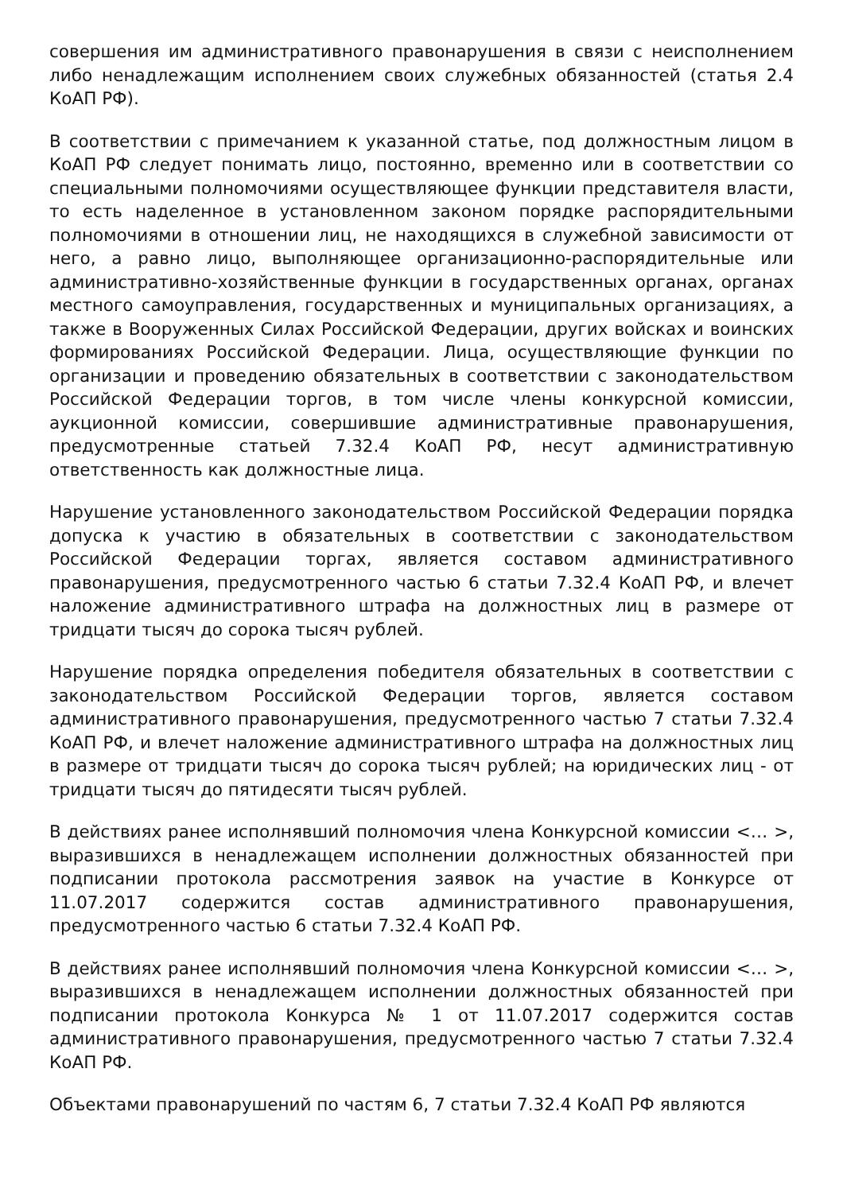совершения им административного правонарушения в связи с неисполнением либо ненадлежащим исполнением своих служебных обязанностей (статья 2.4 КоАП РФ).
В соответствии с примечанием к указанной статье, под должностным лицом в КоАП РФ следует понимать лицо, постоянно, временно или в соответствии со специальными полномочиями осуществляющее функции представителя власти, то есть наделенное в установленном законом порядке распорядительными полномочиями в отношении лиц, не находящихся в служебной зависимости от него, а равно лицо, выполняющее организационно-распорядительные или административно-хозяйственные функции в государственных органах, органах местного самоуправления, государственных и муниципальных организациях, а также в Вооруженных Силах Российской Федерации, других войсках и воинских формированиях Российской Федерации. Лица, осуществляющие функции по организации и проведению обязательных в соответствии с законодательством Российской Федерации торгов, в том числе члены конкурсной комиссии, аукционной комиссии, совершившие административные правонарушения, предусмотренные статьей 7.32.4 КоАП РФ, несут административную ответственность как должностные лица.
Нарушение установленного законодательством Российской Федерации порядка допуска к участию в обязательных в соответствии с законодательством Российской Федерации торгах, является составом административного правонарушения, предусмотренного частью 6 статьи 7.32.4 КоАП РФ, и влечет наложение административного штрафа на должностных лиц в размере от тридцати тысяч до сорока тысяч рублей.
Нарушение порядка определения победителя обязательных в соответствии с законодательством Российской Федерации торгов, является составом административного правонарушения, предусмотренного частью 7 статьи 7.32.4 КоАП РФ, и влечет наложение административного штрафа на должностных лиц в размере от тридцати тысяч до сорока тысяч рублей; на юридических лиц - от тридцати тысяч до пятидесяти тысяч рублей.
В действиях ранее исполнявший полномочия члена Конкурсной комиссии <… >, выразившихся в ненадлежащем исполнении должностных обязанностей при подписании протокола рассмотрения заявок на участие в Конкурсе от 11.07.2017 содержится состав административного правонарушения, предусмотренного частью 6 статьи 7.32.4 КоАП РФ.
В действиях ранее исполнявший полномочия члена Конкурсной комиссии <… >, выразившихся в ненадлежащем исполнении должностных обязанностей при подписании протокола Конкурса № 1 от 11.07.2017 содержится состав административного правонарушения, предусмотренного частью 7 статьи 7.32.4 КоАП РФ.
Объектами правонарушений по частям 6, 7 статьи 7.32.4 КоАП РФ являются